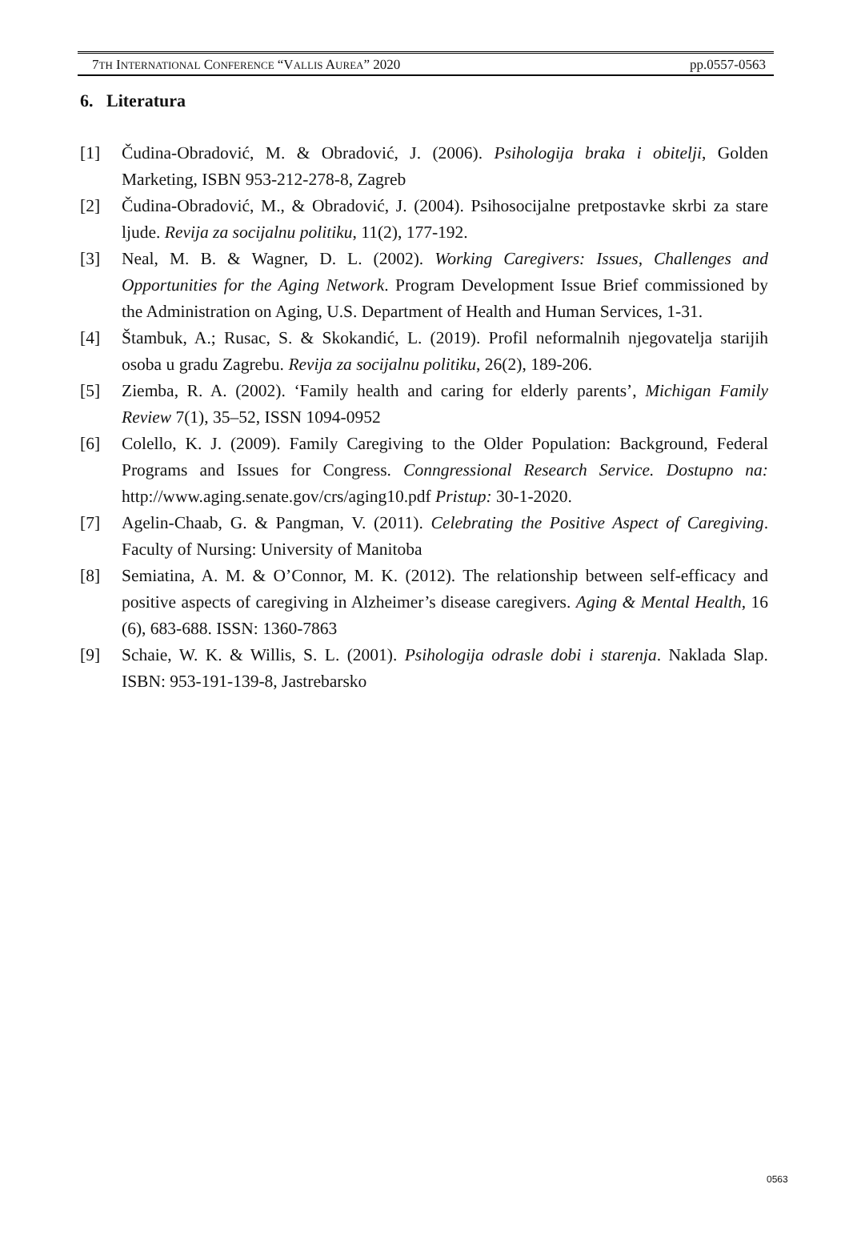7TH INTERNATIONAL CONFERENCE “VALLIS AUREA” 2020 pp.0557-0563
6. Literatura
[1] Čudina-Obradović, M. & Obradović, J. (2006). Psihologija braka i obitelji, Golden Marketing, ISBN 953-212-278-8, Zagreb
[2] Čudina-Obradović, M., & Obradović, J. (2004). Psihosocijalne pretpostavke skrbi za stare ljude. Revija za socijalnu politiku, 11(2), 177-192.
[3] Neal, M. B. & Wagner, D. L. (2002). Working Caregivers: Issues, Challenges and Opportunities for the Aging Network. Program Development Issue Brief commissioned by the Administration on Aging, U.S. Department of Health and Human Services, 1-31.
[4] Štambuk, A.; Rusac, S. & Skokandić, L. (2019). Profil neformalnih njegovatelja starijih osoba u gradu Zagrebu. Revija za socijalnu politiku, 26(2), 189-206.
[5] Ziemba, R. A. (2002). ‘Family health and caring for elderly parents’, Michigan Family Review 7(1), 35–52, ISSN 1094-0952
[6] Colello, K. J. (2009). Family Caregiving to the Older Population: Background, Federal Programs and Issues for Congress. Conngressional Research Service. Dostupno na: http://www.aging.senate.gov/crs/aging10.pdf Pristup: 30-1-2020.
[7] Agelin-Chaab, G. & Pangman, V. (2011). Celebrating the Positive Aspect of Caregiving. Faculty of Nursing: University of Manitoba
[8] Semiatina, A. M. & O’Connor, M. K. (2012). The relationship between self-efficacy and positive aspects of caregiving in Alzheimer’s disease caregivers. Aging & Mental Health, 16 (6), 683-688. ISSN: 1360-7863
[9] Schaie, W. K. & Willis, S. L. (2001). Psihologija odrasle dobi i starenja. Naklada Slap. ISBN: 953-191-139-8, Jastrebarsko
0563